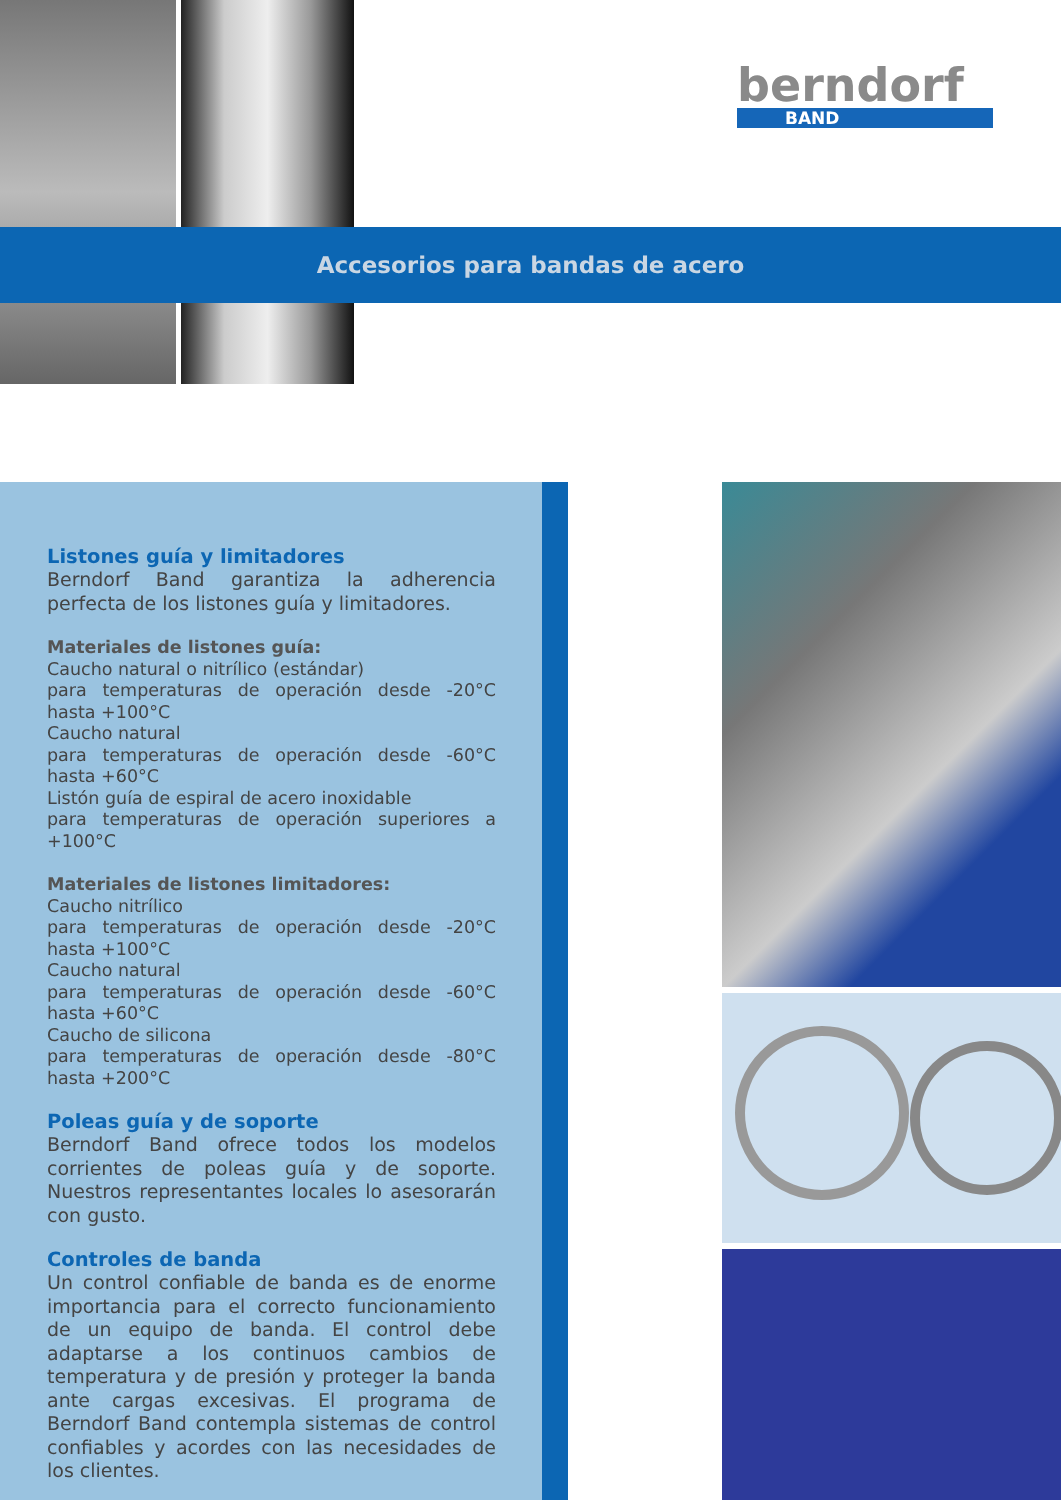berndorf
BAND
Accesorios para bandas de acero
Listones guía y limitadores
Berndorf Band garantiza la adherencia perfecta de los listones guía y limitadores.
Materiales de listones guía:
Caucho natural o nitrílico (estándar)
para temperaturas de operación desde -20°C hasta +100°C
Caucho natural
para temperaturas de operación desde -60°C hasta +60°C
Listón guía de espiral de acero inoxidable
para temperaturas de operación superiores a +100°C
Materiales de listones limitadores:
Caucho nitrílico
para temperaturas de operación desde -20°C hasta +100°C
Caucho natural
para temperaturas de operación desde -60°C hasta +60°C
Caucho de silicona
para temperaturas de operación desde -80°C hasta +200°C
Poleas guía y de soporte
Berndorf Band ofrece todos los modelos corrientes de poleas guía y de soporte. Nuestros representantes locales lo asesorarán con gusto.
Controles de banda
Un control confiable de banda es de enorme importancia para el correcto funcionamiento de un equipo de banda. El control debe adaptarse a los continuos cambios de temperatura y de presión y proteger la banda ante cargas excesivas. El programa de Berndorf Band contempla sistemas de control confiables y acordes con las necesidades de los clientes.